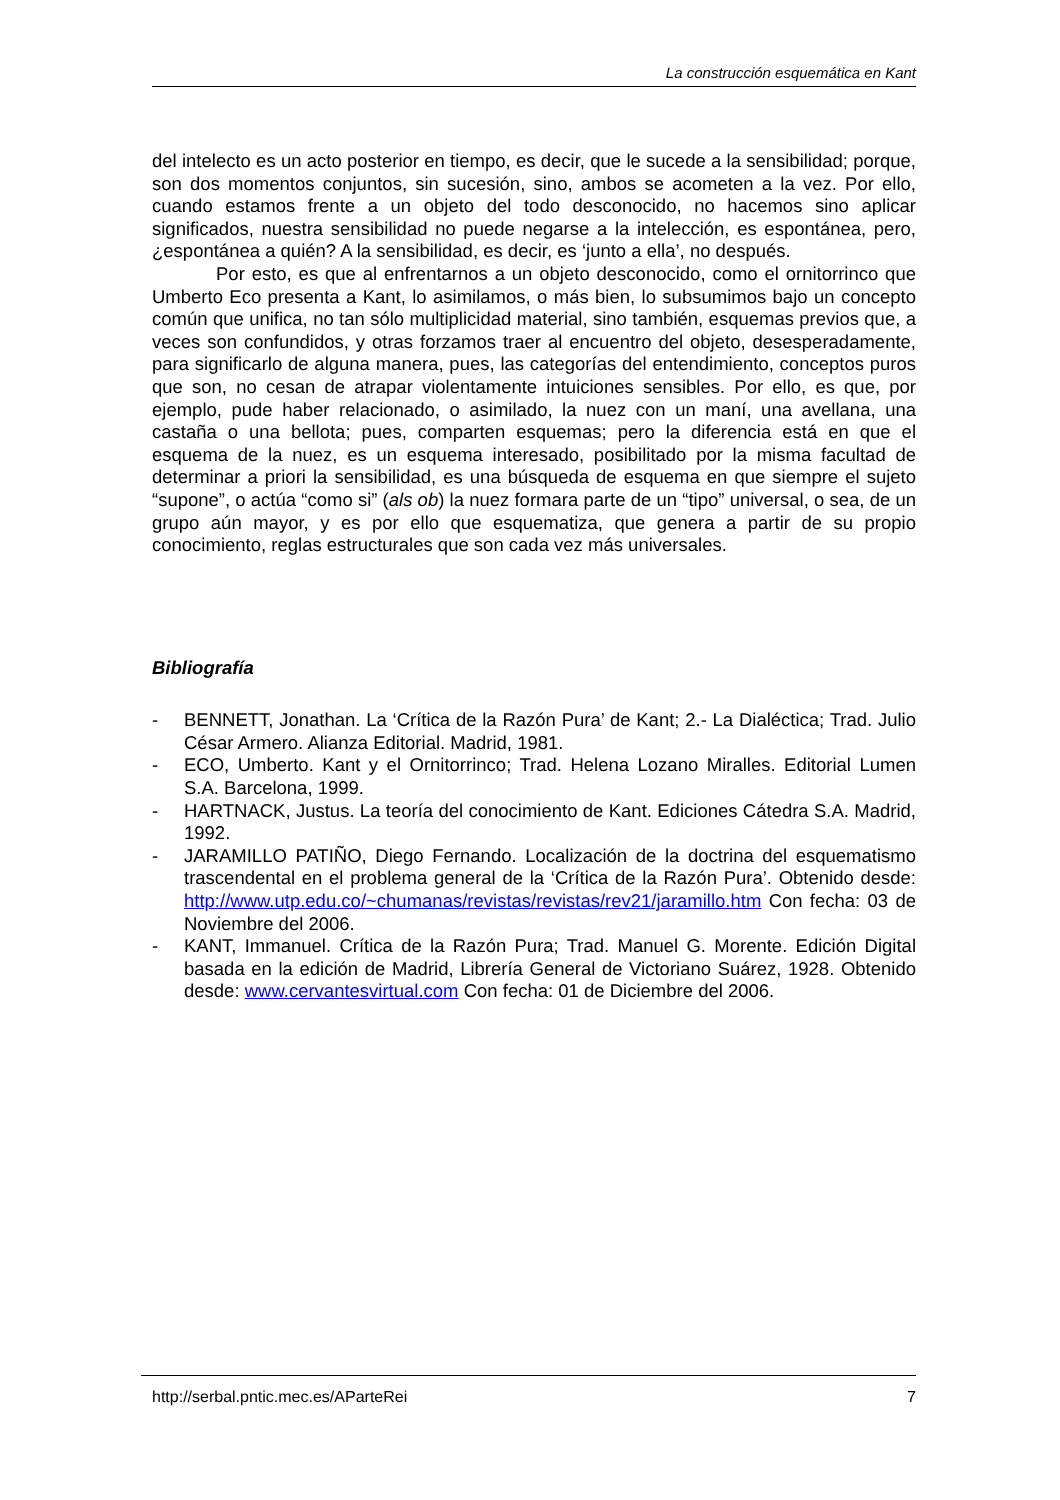La construcción esquemática en Kant
del intelecto es un acto posterior en tiempo, es decir, que le sucede a la sensibilidad; porque, son dos momentos conjuntos, sin sucesión, sino, ambos se acometen a la vez. Por ello, cuando estamos frente a un objeto del todo desconocido, no hacemos sino aplicar significados, nuestra sensibilidad no puede negarse a la intelección, es espontánea, pero, ¿espontánea a quién? A la sensibilidad, es decir, es ‘junto a ella’, no después.
Por esto, es que al enfrentarnos a un objeto desconocido, como el ornitorrinco que Umberto Eco presenta a Kant, lo asimilamos, o más bien, lo subsumimos bajo un concepto común que unifica, no tan sólo multiplicidad material, sino también, esquemas previos que, a veces son confundidos, y otras forzamos traer al encuentro del objeto, desesperadamente, para significarlo de alguna manera, pues, las categorías del entendimiento, conceptos puros que son, no cesan de atrapar violentamente intuiciones sensibles. Por ello, es que, por ejemplo, pude haber relacionado, o asimilado, la nuez con un maní, una avellana, una castaña o una bellota; pues, comparten esquemas; pero la diferencia está en que el esquema de la nuez, es un esquema interesado, posibilitado por la misma facultad de determinar a priori la sensibilidad, es una búsqueda de esquema en que siempre el sujeto “supone”, o actúa “como si” (als ob) la nuez formara parte de un “tipo” universal, o sea, de un grupo aún mayor, y es por ello que esquematiza, que genera a partir de su propio conocimiento, reglas estructurales que son cada vez más universales.
Bibliografía
- BENNETT, Jonathan. La ‘Crítica de la Razón Pura’ de Kant; 2.- La Dialéctica; Trad. Julio César Armero. Alianza Editorial. Madrid, 1981.
- ECO, Umberto. Kant y el Ornitorrinco; Trad. Helena Lozano Miralles. Editorial Lumen S.A. Barcelona, 1999.
- HARTNACK, Justus. La teoría del conocimiento de Kant. Ediciones Cátedra S.A. Madrid, 1992.
- JARAMILLO PATIÑO, Diego Fernando. Localización de la doctrina del esquematismo trascendental en el problema general de la ‘Crítica de la Razón Pura’. Obtenido desde: http://www.utp.edu.co/~chumanas/revistas/revistas/rev21/jaramillo.htm Con fecha: 03 de Noviembre del 2006.
- KANT, Immanuel. Crítica de la Razón Pura; Trad. Manuel G. Morente. Edición Digital basada en la edición de Madrid, Librería General de Victoriano Suárez, 1928. Obtenido desde: www.cervantesvirtual.com Con fecha: 01 de Diciembre del 2006.
http://serbal.pntic.mec.es/AParteRei 7